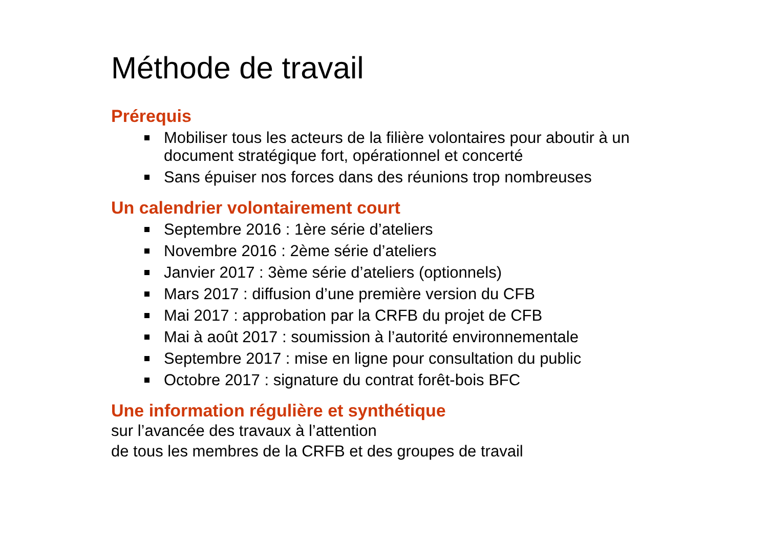Méthode de travail
Prérequis
Mobiliser tous les acteurs de la filière volontaires pour aboutir à un document stratégique fort, opérationnel et concerté
Sans épuiser nos forces dans des réunions trop nombreuses
Un calendrier volontairement court
Septembre 2016 : 1ère série d’ateliers
Novembre 2016 : 2ème série d’ateliers
Janvier 2017 : 3ème série d’ateliers (optionnels)
Mars 2017 : diffusion d’une première version du CFB
Mai 2017 : approbation par la CRFB du projet de CFB
Mai à août 2017 : soumission à l’autorité environnementale
Septembre 2017 : mise en ligne pour consultation du public
Octobre 2017 : signature du contrat forêt-bois BFC
Une information régulière et synthétique
sur l’avancée des travaux à l’attention
de tous les membres de la CRFB et des groupes de travail